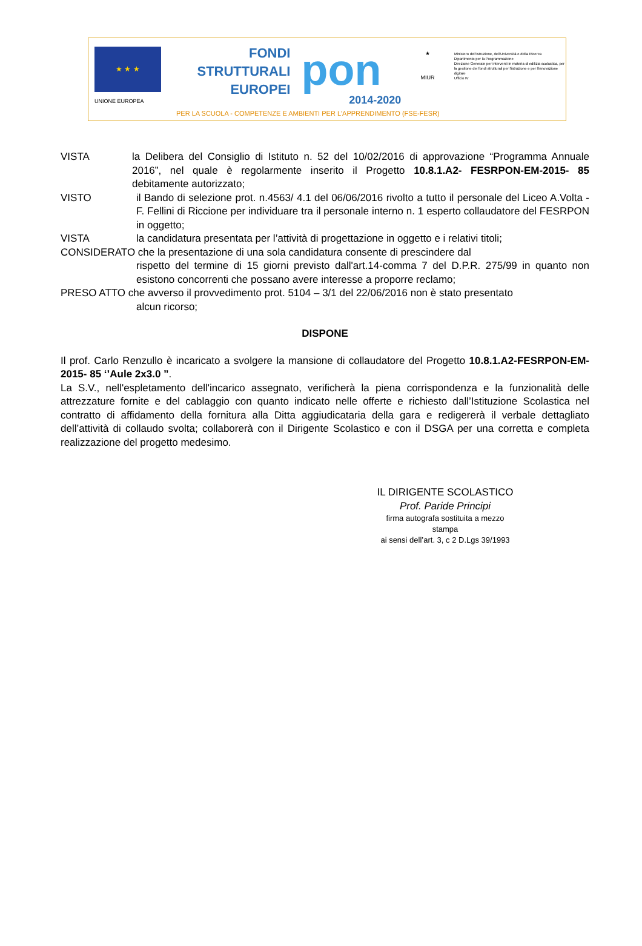★ ★ ★
UNIONE EUROPEA
FONDI
STRUTTURALI
EUROPEI
pon
2014-2020
★
MIUR
Ministero dell'Istruzione, dell'Università e della Ricerca
Dipartimento per la Programmazione
Direzione Generale per interventi in materia di edilizia scolastica, per la gestione dei fondi strutturali per l'istruzione e per l'innovazione digitale
Ufficio IV
PER LA SCUOLA - COMPETENZE E AMBIENTI PER L'APPRENDIMENTO (FSE-FESR)
VISTA la Delibera del Consiglio di Istituto n. 52 del 10/02/2016 di approvazione “Programma Annuale 2016”, nel quale è regolarmente inserito il Progetto 10.8.1.A2- FESRPON-EM-2015- 85 debitamente autorizzato;
VISTO il Bando di selezione prot. n.4563/ 4.1 del 06/06/2016 rivolto a tutto il personale del Liceo A.Volta - F. Fellini di Riccione per individuare tra il personale interno n. 1 esperto collaudatore del FESRPON in oggetto;
VISTA la candidatura presentata per l’attività di progettazione in oggetto e i relativi titoli;
CONSIDERATO che la presentazione di una sola candidatura consente di prescindere dal
rispetto del termine di 15 giorni previsto dall'art.14-comma 7 del D.P.R. 275/99 in quanto non esistono concorrenti che possano avere interesse a proporre reclamo;
PRESO ATTO che avverso il provvedimento prot. 5104 – 3/1 del 22/06/2016 non è stato presentato
alcun ricorso;
DISPONE
Il prof. Carlo Renzullo è incaricato a svolgere la mansione di collaudatore del Progetto 10.8.1.A2-FESRPON-EM-2015- 85 ‘’Aule 2x3.0 ”.
La S.V., nell'espletamento dell'incarico assegnato, verificherà la piena corrispondenza e la funzionalità delle attrezzature fornite e del cablaggio con quanto indicato nelle offerte e richiesto dall’Istituzione Scolastica nel contratto di affidamento della fornitura alla Ditta aggiudicataria della gara e redigererà il verbale dettagliato dell’attività di collaudo svolta; collaborerà con il Dirigente Scolastico e con il DSGA per una corretta e completa realizzazione del progetto medesimo.
IL DIRIGENTE SCOLASTICO
Prof. Paride Principi
firma autografa sostituita a mezzo stampa
ai sensi dell’art. 3, c 2 D.Lgs 39/1993